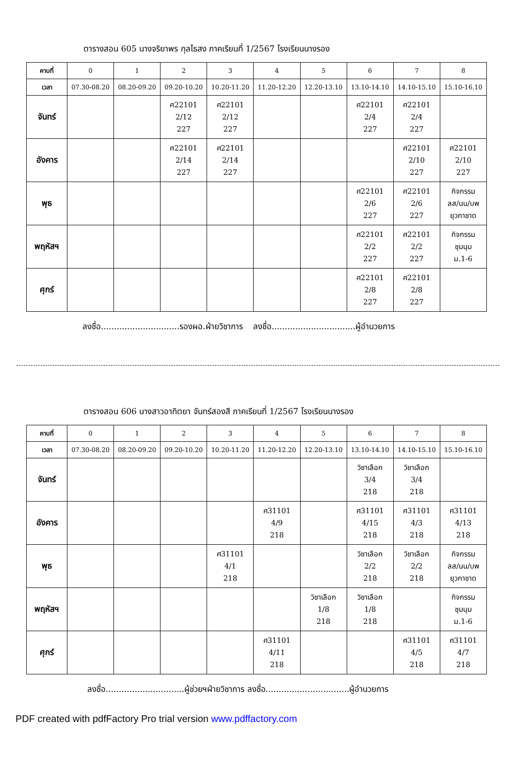ตารางสอน 605 นางจริยาพร กุลไธสง ภาคเรียนที่ 1/2567 โรงเรียนนางรอง
| คาบที่ | 0 | 1 | 2 | 3 | 4 | 5 | 6 | 7 | 8 |
| เวลา | 07.30-08.20 | 08.20-09.20 | 09.20-10.20 | 10.20-11.20 | 11.20-12.20 | 12.20-13.10 | 13.10-14.10 | 14.10-15.10 | 15.10-16.10 |
| จันทร์ | | | ศ22101 2/12 227 | ศ22101 2/12 227 | | | ศ22101 2/4 227 | ศ22101 2/4 227 | |
| อังคาร | | | ศ22101 2/14 227 | ศ22101 2/14 227 | | | | ศ22101 2/10 227 | ศ22101 2/10 227 |
| พุธ | | | | | | | ศ22101 2/6 227 | ศ22101 2/6 227 | กิจกรรม ลส/นน/บพ ยุวกาชาด |
| พฤหัสฯ | | | | | | | ศ22101 2/2 227 | ศ22101 2/2 227 | กิจกรรม ชุมนุม ม.1-6 |
| ศุกร์ | | | | | | | ศ22101 2/8 227 | ศ22101 2/8 227 | |
ลงชื่อ..............................รองผอ.ฝ่ายวิชาการ ลงชื่อ................................ผู้อำนวยการ
ตารางสอน 606 นางสาวอาทิตยา จันทร์สองสี ภาคเรียนที่ 1/2567 โรงเรียนนางรอง
| คาบที่ | 0 | 1 | 2 | 3 | 4 | 5 | 6 | 7 | 8 |
| เวลา | 07.30-08.20 | 08.20-09.20 | 09.20-10.20 | 10.20-11.20 | 11.20-12.20 | 12.20-13.10 | 13.10-14.10 | 14.10-15.10 | 15.10-16.10 |
| จันทร์ | | | | | | | วิชาเลือก 3/4 218 | วิชาเลือก 3/4 218 | |
| อังคาร | | | | | ศ31101 4/9 218 | | ศ31101 4/15 218 | ศ31101 4/3 218 | ศ31101 4/13 218 |
| พุธ | | | | ศ31101 4/1 218 | | | วิชาเลือก 2/2 218 | วิชาเลือก 2/2 218 | กิจกรรม ลส/นน/บพ ยุวกาชาด |
| พฤหัสฯ | | | | | | วิชาเลือก 1/8 218 | วิชาเลือก 1/8 218 | | กิจกรรม ชุมนุม ม.1-6 |
| ศุกร์ | | | | | ศ31101 4/11 218 | | | ศ31101 4/5 218 | ศ31101 4/7 218 |
ลงชื่อ..............................ผู้ช่วยฯฝ่ายวิชาการ ลงชื่อ................................ผู้อำนวยการ
PDF created with pdfFactory Pro trial version www.pdffactory.com